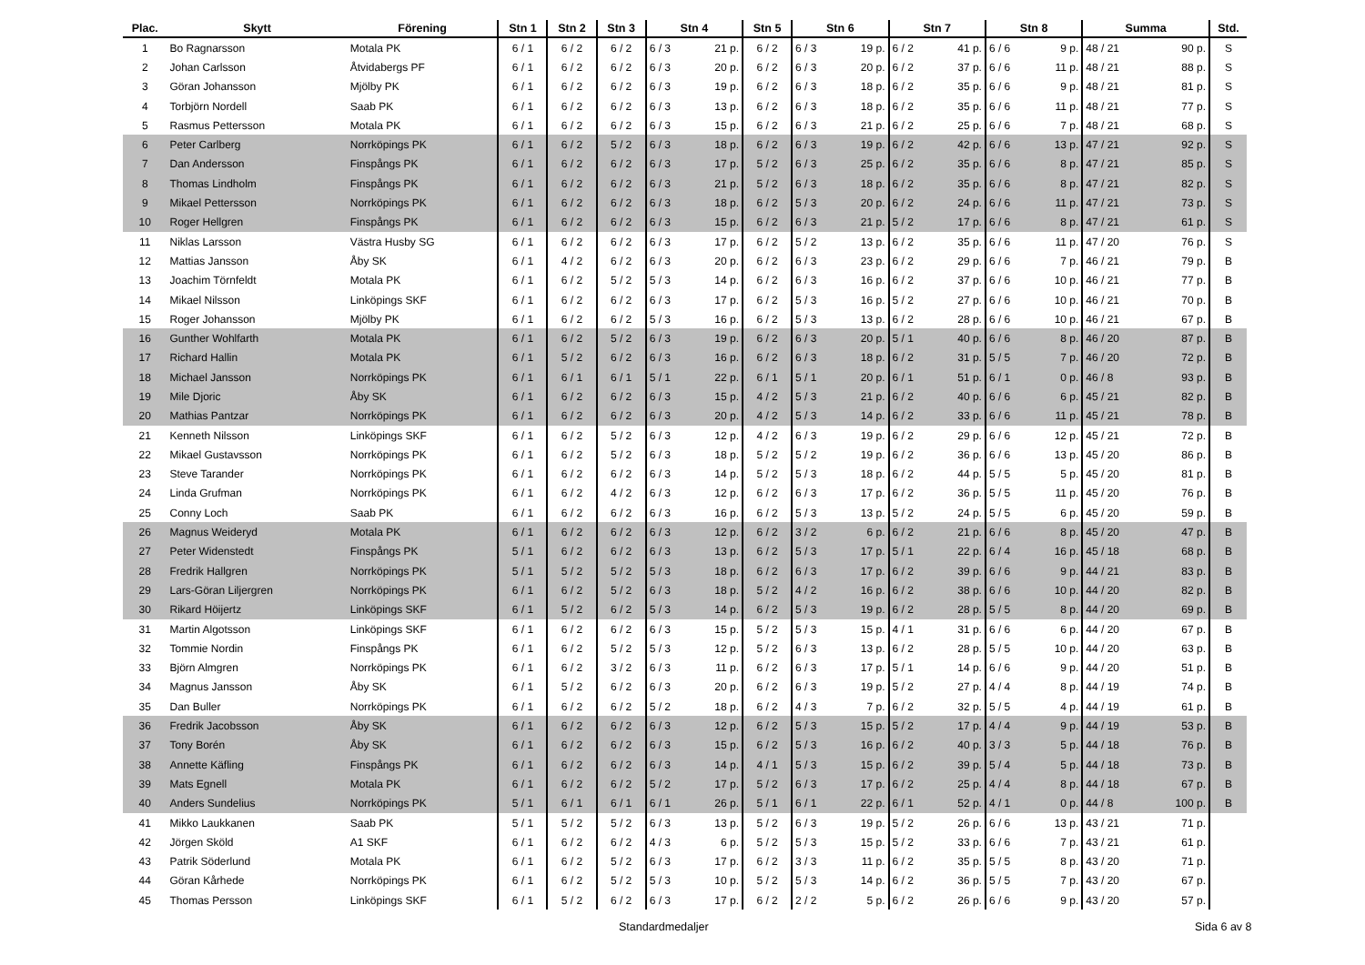| Plac. | Skytt | Förening | Stn 1 | Stn 2 | Stn 3 | Stn 4 | | Stn 5 | Stn 6 | | Stn 7 | | Stn 8 | | Summa | | Std. |
| --- | --- | --- | --- | --- | --- | --- | --- | --- | --- | --- | --- | --- | --- | --- | --- | --- | --- |
| 1 | Bo Ragnarsson | Motala PK | 6 / 1 | 6 / 2 | 6 / 2 | 6 / 3 | 21 p. | 6 / 2 | 6 / 3 | 19 p. | 6 / 2 | 41 p. | 6 / 6 | 9 p. | 48 / 21 | 90 p. | S |
| 2 | Johan Carlsson | Åtvidabergs PF | 6 / 1 | 6 / 2 | 6 / 2 | 6 / 3 | 20 p. | 6 / 2 | 6 / 3 | 20 p. | 6 / 2 | 37 p. | 6 / 6 | 11 p. | 48 / 21 | 88 p. | S |
| 3 | Göran Johansson | Mjölby PK | 6 / 1 | 6 / 2 | 6 / 2 | 6 / 3 | 19 p. | 6 / 2 | 6 / 3 | 18 p. | 6 / 2 | 35 p. | 6 / 6 | 9 p. | 48 / 21 | 81 p. | S |
| 4 | Torbjörn Nordell | Saab PK | 6 / 1 | 6 / 2 | 6 / 2 | 6 / 3 | 13 p. | 6 / 2 | 6 / 3 | 18 p. | 6 / 2 | 35 p. | 6 / 6 | 11 p. | 48 / 21 | 77 p. | S |
| 5 | Rasmus Pettersson | Motala PK | 6 / 1 | 6 / 2 | 6 / 2 | 6 / 3 | 15 p. | 6 / 2 | 6 / 3 | 21 p. | 6 / 2 | 25 p. | 6 / 6 | 7 p. | 48 / 21 | 68 p. | S |
| 6 | Peter Carlberg | Norrköpings PK | 6 / 1 | 6 / 2 | 5 / 2 | 6 / 3 | 18 p. | 6 / 2 | 6 / 3 | 19 p. | 6 / 2 | 42 p. | 6 / 6 | 13 p. | 47 / 21 | 92 p. | S |
| 7 | Dan Andersson | Finspångs PK | 6 / 1 | 6 / 2 | 6 / 2 | 6 / 3 | 17 p. | 5 / 2 | 6 / 3 | 25 p. | 6 / 2 | 35 p. | 6 / 6 | 8 p. | 47 / 21 | 85 p. | S |
| 8 | Thomas Lindholm | Finspångs PK | 6 / 1 | 6 / 2 | 6 / 2 | 6 / 3 | 21 p. | 5 / 2 | 6 / 3 | 18 p. | 6 / 2 | 35 p. | 6 / 6 | 8 p. | 47 / 21 | 82 p. | S |
| 9 | Mikael Pettersson | Norrköpings PK | 6 / 1 | 6 / 2 | 6 / 2 | 6 / 3 | 18 p. | 6 / 2 | 5 / 3 | 20 p. | 6 / 2 | 24 p. | 6 / 6 | 11 p. | 47 / 21 | 73 p. | S |
| 10 | Roger Hellgren | Finspångs PK | 6 / 1 | 6 / 2 | 6 / 2 | 6 / 3 | 15 p. | 6 / 2 | 6 / 3 | 21 p. | 5 / 2 | 17 p. | 6 / 6 | 8 p. | 47 / 21 | 61 p. | S |
| 11 | Niklas Larsson | Västra Husby SG | 6 / 1 | 6 / 2 | 6 / 2 | 6 / 3 | 17 p. | 6 / 2 | 5 / 2 | 13 p. | 6 / 2 | 35 p. | 6 / 6 | 11 p. | 47 / 20 | 76 p. | S |
| 12 | Mattias Jansson | Åby SK | 6 / 1 | 4 / 2 | 6 / 2 | 6 / 3 | 20 p. | 6 / 2 | 6 / 3 | 23 p. | 6 / 2 | 29 p. | 6 / 6 | 7 p. | 46 / 21 | 79 p. | B |
| 13 | Joachim Törnfeldt | Motala PK | 6 / 1 | 6 / 2 | 5 / 2 | 5 / 3 | 14 p. | 6 / 2 | 6 / 3 | 16 p. | 6 / 2 | 37 p. | 6 / 6 | 10 p. | 46 / 21 | 77 p. | B |
| 14 | Mikael Nilsson | Linköpings SKF | 6 / 1 | 6 / 2 | 6 / 2 | 6 / 3 | 17 p. | 6 / 2 | 5 / 3 | 16 p. | 5 / 2 | 27 p. | 6 / 6 | 10 p. | 46 / 21 | 70 p. | B |
| 15 | Roger Johansson | Mjölby PK | 6 / 1 | 6 / 2 | 6 / 2 | 5 / 3 | 16 p. | 6 / 2 | 5 / 3 | 13 p. | 6 / 2 | 28 p. | 6 / 6 | 10 p. | 46 / 21 | 67 p. | B |
| 16 | Gunther Wohlfarth | Motala PK | 6 / 1 | 6 / 2 | 5 / 2 | 6 / 3 | 19 p. | 6 / 2 | 6 / 3 | 20 p. | 5 / 1 | 40 p. | 6 / 6 | 8 p. | 46 / 20 | 87 p. | B |
| 17 | Richard Hallin | Motala PK | 6 / 1 | 5 / 2 | 6 / 2 | 6 / 3 | 16 p. | 6 / 2 | 6 / 3 | 18 p. | 6 / 2 | 31 p. | 5 / 5 | 7 p. | 46 / 20 | 72 p. | B |
| 18 | Michael Jansson | Norrköpings PK | 6 / 1 | 6 / 1 | 6 / 1 | 5 / 1 | 22 p. | 6 / 1 | 5 / 1 | 20 p. | 6 / 1 | 51 p. | 6 / 1 | 0 p. | 46 / 8 | 93 p. | B |
| 19 | Mile Djoric | Åby SK | 6 / 1 | 6 / 2 | 6 / 2 | 6 / 3 | 15 p. | 4 / 2 | 5 / 3 | 21 p. | 6 / 2 | 40 p. | 6 / 6 | 6 p. | 45 / 21 | 82 p. | B |
| 20 | Mathias Pantzar | Norrköpings PK | 6 / 1 | 6 / 2 | 6 / 2 | 6 / 3 | 20 p. | 4 / 2 | 5 / 3 | 14 p. | 6 / 2 | 33 p. | 6 / 6 | 11 p. | 45 / 21 | 78 p. | B |
| 21 | Kenneth Nilsson | Linköpings SKF | 6 / 1 | 6 / 2 | 5 / 2 | 6 / 3 | 12 p. | 4 / 2 | 6 / 3 | 19 p. | 6 / 2 | 29 p. | 6 / 6 | 12 p. | 45 / 21 | 72 p. | B |
| 22 | Mikael Gustavsson | Norrköpings PK | 6 / 1 | 6 / 2 | 5 / 2 | 6 / 3 | 18 p. | 5 / 2 | 5 / 2 | 19 p. | 6 / 2 | 36 p. | 6 / 6 | 13 p. | 45 / 20 | 86 p. | B |
| 23 | Steve Tarander | Norrköpings PK | 6 / 1 | 6 / 2 | 6 / 2 | 6 / 3 | 14 p. | 5 / 2 | 5 / 3 | 18 p. | 6 / 2 | 44 p. | 5 / 5 | 5 p. | 45 / 20 | 81 p. | B |
| 24 | Linda Grufman | Norrköpings PK | 6 / 1 | 6 / 2 | 4 / 2 | 6 / 3 | 12 p. | 6 / 2 | 6 / 3 | 17 p. | 6 / 2 | 36 p. | 5 / 5 | 11 p. | 45 / 20 | 76 p. | B |
| 25 | Conny Loch | Saab PK | 6 / 1 | 6 / 2 | 6 / 2 | 6 / 3 | 16 p. | 6 / 2 | 5 / 3 | 13 p. | 5 / 2 | 24 p. | 5 / 5 | 6 p. | 45 / 20 | 59 p. | B |
| 26 | Magnus Weideryd | Motala PK | 6 / 1 | 6 / 2 | 6 / 2 | 6 / 3 | 12 p. | 6 / 2 | 3 / 2 | 6 p. | 6 / 2 | 21 p. | 6 / 6 | 8 p. | 45 / 20 | 47 p. | B |
| 27 | Peter Widenstedt | Finspångs PK | 5 / 1 | 6 / 2 | 6 / 2 | 6 / 3 | 13 p. | 6 / 2 | 5 / 3 | 17 p. | 5 / 1 | 22 p. | 6 / 4 | 16 p. | 45 / 18 | 68 p. | B |
| 28 | Fredrik Hallgren | Norrköpings PK | 5 / 1 | 5 / 2 | 5 / 2 | 5 / 3 | 18 p. | 6 / 2 | 6 / 3 | 17 p. | 6 / 2 | 39 p. | 6 / 6 | 9 p. | 44 / 21 | 83 p. | B |
| 29 | Lars-Göran Liljergren | Norrköpings PK | 6 / 1 | 6 / 2 | 5 / 2 | 6 / 3 | 18 p. | 5 / 2 | 4 / 2 | 16 p. | 6 / 2 | 38 p. | 6 / 6 | 10 p. | 44 / 20 | 82 p. | B |
| 30 | Rikard Höijertz | Linköpings SKF | 6 / 1 | 5 / 2 | 6 / 2 | 5 / 3 | 14 p. | 6 / 2 | 5 / 3 | 19 p. | 6 / 2 | 28 p. | 5 / 5 | 8 p. | 44 / 20 | 69 p. | B |
| 31 | Martin Algotsson | Linköpings SKF | 6 / 1 | 6 / 2 | 6 / 2 | 6 / 3 | 15 p. | 5 / 2 | 5 / 3 | 15 p. | 4 / 1 | 31 p. | 6 / 6 | 6 p. | 44 / 20 | 67 p. | B |
| 32 | Tommie Nordin | Finspångs PK | 6 / 1 | 6 / 2 | 5 / 2 | 5 / 3 | 12 p. | 5 / 2 | 6 / 3 | 13 p. | 6 / 2 | 28 p. | 5 / 5 | 10 p. | 44 / 20 | 63 p. | B |
| 33 | Björn Almgren | Norrköpings PK | 6 / 1 | 6 / 2 | 3 / 2 | 6 / 3 | 11 p. | 6 / 2 | 6 / 3 | 17 p. | 5 / 1 | 14 p. | 6 / 6 | 9 p. | 44 / 20 | 51 p. | B |
| 34 | Magnus Jansson | Åby SK | 6 / 1 | 5 / 2 | 6 / 2 | 6 / 3 | 20 p. | 6 / 2 | 6 / 3 | 19 p. | 5 / 2 | 27 p. | 4 / 4 | 8 p. | 44 / 19 | 74 p. | B |
| 35 | Dan Buller | Norrköpings PK | 6 / 1 | 6 / 2 | 6 / 2 | 5 / 2 | 18 p. | 6 / 2 | 4 / 3 | 7 p. | 6 / 2 | 32 p. | 5 / 5 | 4 p. | 44 / 19 | 61 p. | B |
| 36 | Fredrik Jacobsson | Åby SK | 6 / 1 | 6 / 2 | 6 / 2 | 6 / 3 | 12 p. | 6 / 2 | 5 / 3 | 15 p. | 5 / 2 | 17 p. | 4 / 4 | 9 p. | 44 / 19 | 53 p. | B |
| 37 | Tony Borén | Åby SK | 6 / 1 | 6 / 2 | 6 / 2 | 6 / 3 | 15 p. | 6 / 2 | 5 / 3 | 16 p. | 6 / 2 | 40 p. | 3 / 3 | 5 p. | 44 / 18 | 76 p. | B |
| 38 | Annette Käfling | Finspångs PK | 6 / 1 | 6 / 2 | 6 / 2 | 6 / 3 | 14 p. | 4 / 1 | 5 / 3 | 15 p. | 6 / 2 | 39 p. | 5 / 4 | 5 p. | 44 / 18 | 73 p. | B |
| 39 | Mats Egnell | Motala PK | 6 / 1 | 6 / 2 | 6 / 2 | 5 / 2 | 17 p. | 5 / 2 | 6 / 3 | 17 p. | 6 / 2 | 25 p. | 4 / 4 | 8 p. | 44 / 18 | 67 p. | B |
| 40 | Anders Sundelius | Norrköpings PK | 5 / 1 | 6 / 1 | 6 / 1 | 6 / 1 | 26 p. | 5 / 1 | 6 / 1 | 22 p. | 6 / 1 | 52 p. | 4 / 1 | 0 p. | 44 / 8 | 100 p. | B |
| 41 | Mikko Laukkanen | Saab PK | 5 / 1 | 5 / 2 | 5 / 2 | 6 / 3 | 13 p. | 5 / 2 | 6 / 3 | 19 p. | 5 / 2 | 26 p. | 6 / 6 | 13 p. | 43 / 21 | 71 p. | |
| 42 | Jörgen Sköld | A1 SKF | 6 / 1 | 6 / 2 | 6 / 2 | 4 / 3 | 6 p. | 5 / 2 | 5 / 3 | 15 p. | 5 / 2 | 33 p. | 6 / 6 | 7 p. | 43 / 21 | 61 p. | |
| 43 | Patrik Söderlund | Motala PK | 6 / 1 | 6 / 2 | 5 / 2 | 6 / 3 | 17 p. | 6 / 2 | 3 / 3 | 11 p. | 6 / 2 | 35 p. | 5 / 5 | 8 p. | 43 / 20 | 71 p. | |
| 44 | Göran Kårhede | Norrköpings PK | 6 / 1 | 6 / 2 | 5 / 2 | 5 / 3 | 10 p. | 5 / 2 | 5 / 3 | 14 p. | 6 / 2 | 36 p. | 5 / 5 | 7 p. | 43 / 20 | 67 p. | |
| 45 | Thomas Persson | Linköpings SKF | 6 / 1 | 5 / 2 | 6 / 2 | 6 / 3 | 17 p. | 6 / 2 | 2 / 2 | 5 p. | 6 / 2 | 26 p. | 6 / 6 | 9 p. | 43 / 20 | 57 p. | |
Standardmedaljer Sida 6 av 8